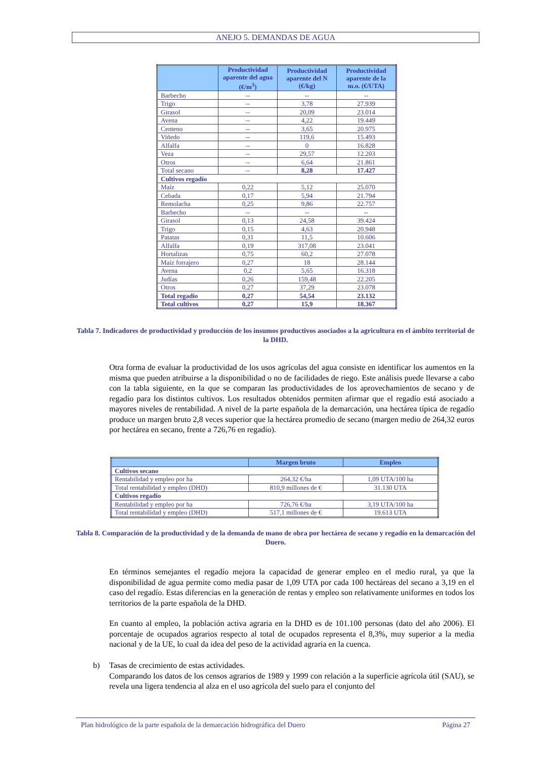ANEJO 5. DEMANDAS DE AGUA
| | Productividad aparente del agua (€/m<sup>3</sup>) | Productividad aparente del N (€/kg) | Productividad aparente de la m.o. (€/UTA) |
| --- | --- | --- | --- |
| Barbecho | -- | -- | -- |
| Trigo | -- | 3,78 | 27.939 |
| Girasol | -- | 20,09 | 23.014 |
| Avena | -- | 4,22 | 19.449 |
| Centeno | -- | 3,65 | 20.975 |
| Viñedo | -- | 119,6 | 15.493 |
| Alfalfa | -- | 0 | 16.828 |
| Veza | -- | 29,57 | 12.203 |
| Otros | -- | 6,64 | 21.861 |
| Total secano | -- | 8,28 | 17.427 |
| Cultivos regadío | | | |
| Maíz | 0,22 | 5,12 | 25.070 |
| Cebada | 0,17 | 5,94 | 21.794 |
| Remolacha | 0,25 | 9,86 | 22.757 |
| Barbecho | -- | -- | -- |
| Girasol | 0,13 | 24,58 | 39.424 |
| Trigo | 0,15 | 4,63 | 20.948 |
| Patatas | 0,31 | 11,5 | 10.606 |
| Alfalfa | 0,19 | 317,08 | 23.041 |
| Hortalizas | 0,75 | 60,2 | 27.078 |
| Maíz forrajero | 0,27 | 18 | 28.144 |
| Avena | 0,2 | 5,65 | 16.318 |
| Judías | 0,26 | 159,48 | 22.205 |
| Otros | 0,27 | 37,29 | 23.078 |
| Total regadío | 0,27 | 54,54 | 23.132 |
| Total cultivos | 0,27 | 15,9 | 18.367 |
Tabla 7. Indicadores de productividad y producción de los insumos productivos asociados a la agricultura en el ámbito territorial de la DHD.
Otra forma de evaluar la productividad de los usos agrícolas del agua consiste en identificar los aumentos en la misma que pueden atribuirse a la disponibilidad o no de facilidades de riego. Este análisis puede llevarse a cabo con la tabla siguiente, en la que se comparan las productividades de los aprovechamientos de secano y de regadío para los distintos cultivos. Los resultados obtenidos permiten afirmar que el regadío está asociado a mayores niveles de rentabilidad. A nivel de la parte española de la demarcación, una hectárea típica de regadío produce un margen bruto 2,8 veces superior que la hectárea promedio de secano (margen medio de 264,32 euros por hectárea en secano, frente a 726,76 en regadío).
| | Margen bruto | Empleo |
| --- | --- | --- |
| Cultivos secano | | |
| Rentabilidad y empleo por ha | 264,32 €/ha | 1,09 UTA/100 ha |
| Total rentabilidad y empleo (DHD) | 810,9 millones de € | 31.130 UTA |
| Cultivos regadío | | |
| Rentabilidad y empleo por ha | 726,76 €/ha | 3,19 UTA/100 ha |
| Total rentabilidad y empleo (DHD) | 517,1 millones de € | 19.613 UTA |
Tabla 8. Comparación de la productividad y de la demanda de mano de obra por hectárea de secano y regadío en la demarcación del Duero.
En términos semejantes el regadío mejora la capacidad de generar empleo en el medio rural, ya que la disponibilidad de agua permite como media pasar de 1,09 UTA por cada 100 hectáreas del secano a 3,19 en el caso del regadío. Estas diferencias en la generación de rentas y empleo son relativamente uniformes en todos los territorios de la parte española de la DHD.
En cuanto al empleo, la población activa agraria en la DHD es de 101.100 personas (dato del año 2006). El porcentaje de ocupados agrarios respecto al total de ocupados representa el 8,3%, muy superior a la media nacional y de la UE, lo cual da idea del peso de la actividad agraria en la cuenca.
b) Tasas de crecimiento de estas actividades.
Comparando los datos de los censos agrarios de 1989 y 1999 con relación a la superficie agrícola útil (SAU), se revela una ligera tendencia al alza en el uso agrícola del suelo para el conjunto del
Plan hidrológico de la parte española de la demarcación hidrográfica del Duero Página 27